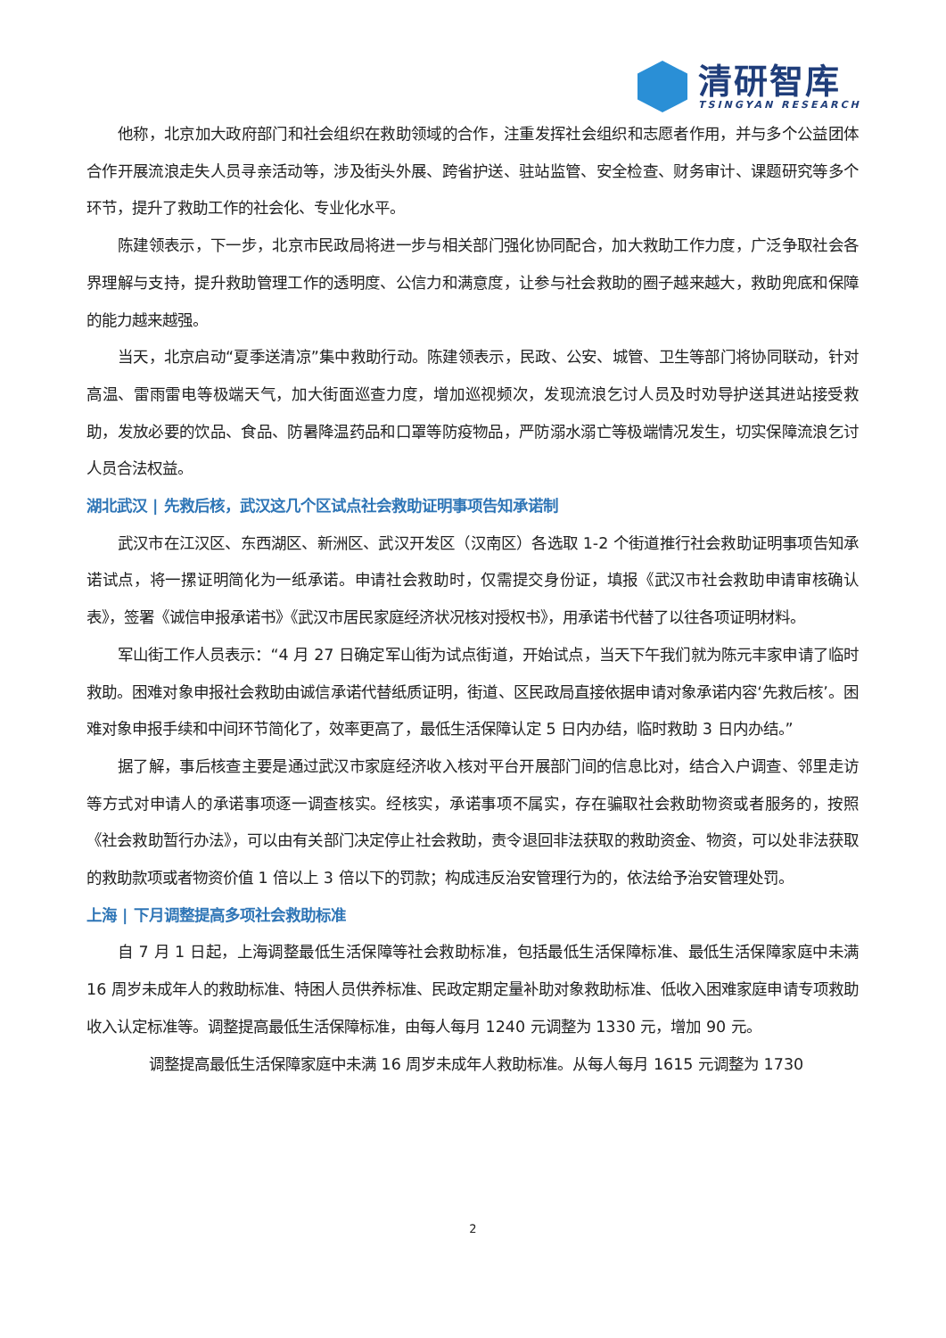清研智库
TSINGYAN RESEARCH
他称，北京加大政府部门和社会组织在救助领域的合作，注重发挥社会组织和志愿者作用，并与多个公益团体合作开展流浪走失人员寻亲活动等，涉及街头外展、跨省护送、驻站监管、安全检查、财务审计、课题研究等多个环节，提升了救助工作的社会化、专业化水平。
陈建领表示，下一步，北京市民政局将进一步与相关部门强化协同配合，加大救助工作力度，广泛争取社会各界理解与支持，提升救助管理工作的透明度、公信力和满意度，让参与社会救助的圈子越来越大，救助兜底和保障的能力越来越强。
当天，北京启动“夏季送清凉”集中救助行动。陈建领表示，民政、公安、城管、卫生等部门将协同联动，针对高温、雷雨雷电等极端天气，加大街面巡查力度，增加巡视频次，发现流浪乞讨人员及时劝导护送其进站接受救助，发放必要的饮品、食品、防暑降温药品和口罩等防疫物品，严防溺水溺亡等极端情况发生，切实保障流浪乞讨人员合法权益。
湖北武汉 | 先救后核，武汉这几个区试点社会救助证明事项告知承诺制
武汉市在江汉区、东西湖区、新洲区、武汉开发区（汉南区）各选取 1-2 个街道推行社会救助证明事项告知承诺试点，将一摞证明简化为一纸承诺。申请社会救助时，仅需提交身份证，填报《武汉市社会救助申请审核确认表》，签署《诚信申报承诺书》《武汉市居民家庭经济状况核对授权书》，用承诺书代替了以往各项证明材料。
军山街工作人员表示：“4 月 27 日确定军山街为试点街道，开始试点，当天下午我们就为陈元丰家申请了临时救助。困难对象申报社会救助由诚信承诺代替纸质证明，街道、区民政局直接依据申请对象承诺内容‘先救后核’。困难对象申报手续和中间环节简化了，效率更高了，最低生活保障认定 5 日内办结，临时救助 3 日内办结。”
据了解，事后核查主要是通过武汉市家庭经济收入核对平台开展部门间的信息比对，结合入户调查、邻里走访等方式对申请人的承诺事项逐一调查核实。经核实，承诺事项不属实，存在骗取社会救助物资或者服务的，按照《社会救助暂行办法》，可以由有关部门决定停止社会救助，责令退回非法获取的救助资金、物资，可以处非法获取的救助款项或者物资价值 1 倍以上 3 倍以下的罚款；构成违反治安管理行为的，依法给予治安管理处罚。
上海 | 下月调整提高多项社会救助标准
自 7 月 1 日起，上海调整最低生活保障等社会救助标准，包括最低生活保障标准、最低生活保障家庭中未满 16 周岁未成年人的救助标准、特困人员供养标准、民政定期定量补助对象救助标准、低收入困难家庭申请专项救助收入认定标准等。调整提高最低生活保障标准，由每人每月 1240 元调整为 1330 元，增加 90 元。
调整提高最低生活保障家庭中未满 16 周岁未成年人救助标准。从每人每月 1615 元调整为 1730
2